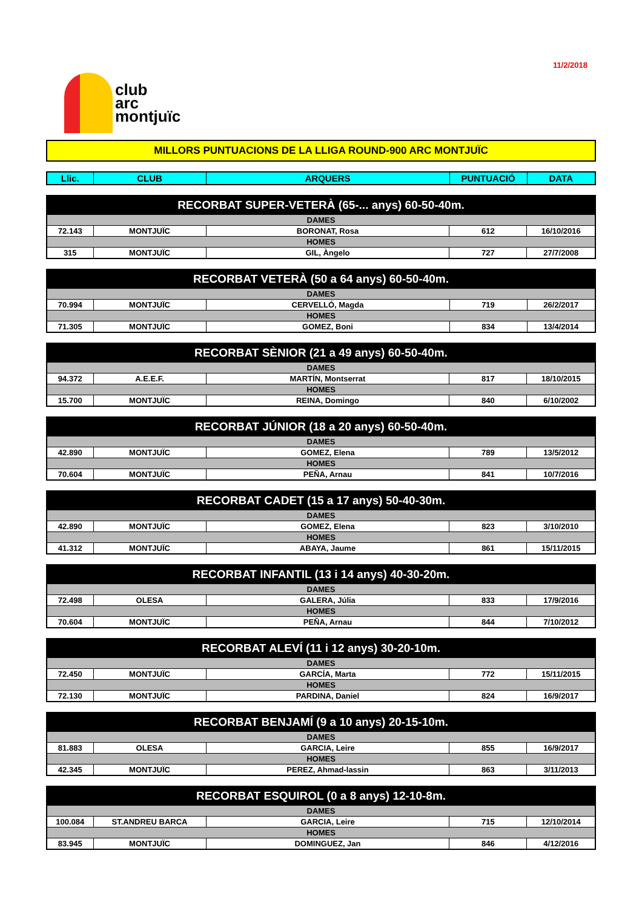11/2/2018
club
arc
montjuïc
MILLORS PUNTUACIONS DE LA LLIGA ROUND-900 ARC MONTJUÏC
| Llic. | CLUB | ARQUERS | PUNTUACIÓ | DATA |
| --- | --- | --- | --- | --- |
| RECORBAT SUPER-VETERÀ (65-... anys) 60-50-40m. | | | | |
| DAMES | | | | |
| 72.143 | MONTJUÏC | BORONAT, Rosa | 612 | 16/10/2016 |
| HOMES | | | | |
| 315 | MONTJUÏC | GIL, Àngelo | 727 | 27/7/2008 |
| RECORBAT VETERÀ (50 a 64 anys) 60-50-40m. | | | | |
| DAMES | | | | |
| 70.994 | MONTJUÏC | CERVELLÓ, Magda | 719 | 26/2/2017 |
| HOMES | | | | |
| 71.305 | MONTJUÏC | GOMEZ, Boni | 834 | 13/4/2014 |
| RECORBAT SÈNIOR (21 a 49 anys) 60-50-40m. | | | | |
| DAMES | | | | |
| 94.372 | A.E.E.F. | MARTÍN, Montserrat | 817 | 18/10/2015 |
| HOMES | | | | |
| 15.700 | MONTJUÏC | REINA, Domingo | 840 | 6/10/2002 |
| RECORBAT JÚNIOR (18 a 20 anys) 60-50-40m. | | | | |
| DAMES | | | | |
| 42.890 | MONTJUÏC | GOMEZ, Elena | 789 | 13/5/2012 |
| HOMES | | | | |
| 70.604 | MONTJUÏC | PEÑA, Arnau | 841 | 10/7/2016 |
| RECORBAT CADET (15 a 17 anys) 50-40-30m. | | | | |
| DAMES | | | | |
| 42.890 | MONTJUÏC | GOMEZ, Elena | 823 | 3/10/2010 |
| HOMES | | | | |
| 41.312 | MONTJUÏC | ABAYA, Jaume | 861 | 15/11/2015 |
| RECORBAT INFANTIL (13 i 14 anys) 40-30-20m. | | | | |
| DAMES | | | | |
| 72.498 | OLESA | GALERA, Júlia | 833 | 17/9/2016 |
| HOMES | | | | |
| 70.604 | MONTJUÏC | PEÑA, Arnau | 844 | 7/10/2012 |
| RECORBAT ALEVÍ (11 i 12 anys) 30-20-10m. | | | | |
| DAMES | | | | |
| 72.450 | MONTJUÏC | GARCÍA, Marta | 772 | 15/11/2015 |
| HOMES | | | | |
| 72.130 | MONTJUÏC | PARDINA, Daniel | 824 | 16/9/2017 |
| RECORBAT BENJAMÍ (9 a 10 anys) 20-15-10m. | | | | |
| DAMES | | | | |
| 81.883 | OLESA | GARCIA, Leire | 855 | 16/9/2017 |
| HOMES | | | | |
| 42.345 | MONTJUÏC | PEREZ, Ahmad-lassin | 863 | 3/11/2013 |
| RECORBAT ESQUIROL (0 a 8 anys) 12-10-8m. | | | | |
| DAMES | | | | |
| 100.084 | ST.ANDREU BARCA | GARCIA, Leire | 715 | 12/10/2014 |
| HOMES | | | | |
| 83.945 | MONTJUÏC | DOMINGUEZ, Jan | 846 | 4/12/2016 |